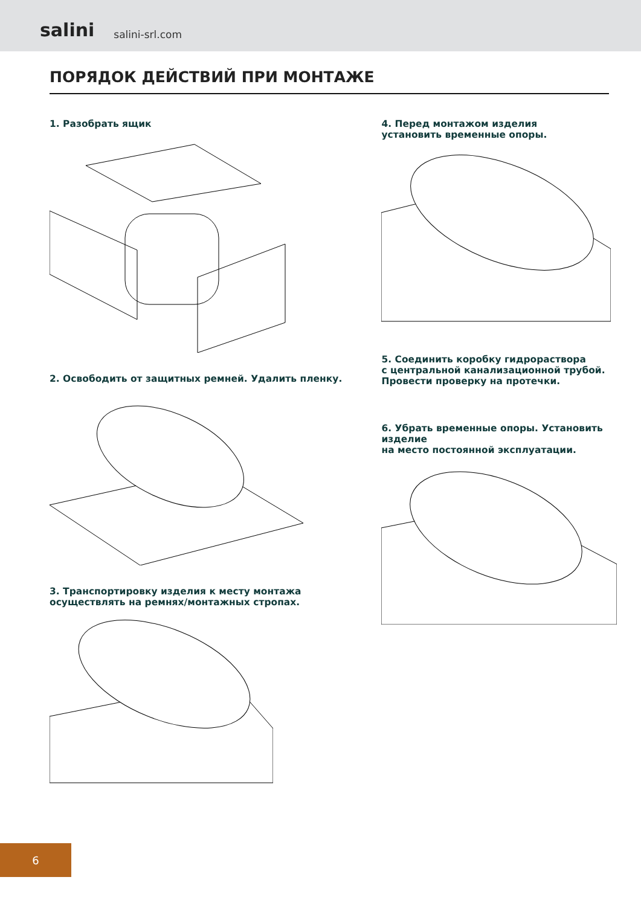salini salini-srl.com
ПОРЯДОК ДЕЙСТВИЙ ПРИ МОНТАЖЕ
1. Разобрать ящик
2. Освободить от защитных ремней. Удалить пленку.
3. Транспортировку изделия к месту монтажа
осуществлять на ремнях/монтажных стропах.
4. Перед монтажом изделия
установить временные опоры.
5. Соединить коробку гидрораствора
с центральной канализационной трубой.
Провести проверку на протечки.
6. Убрать временные опоры. Установить изделие
на место постоянной эксплуатации.
6